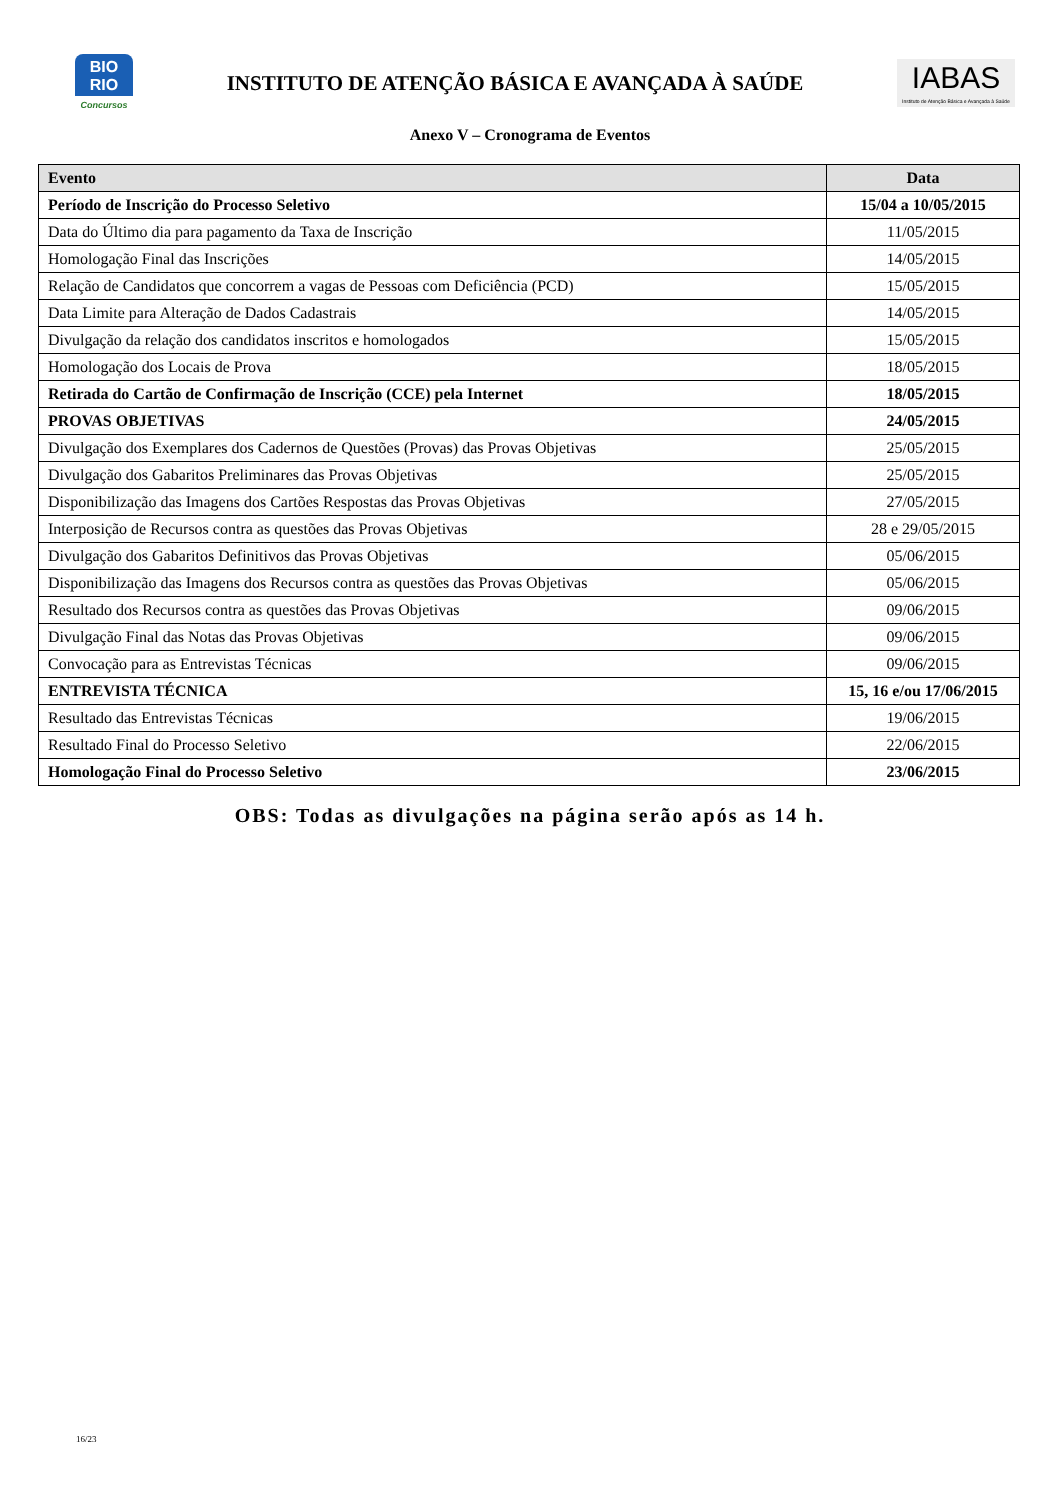BIO
RIO
Concursos
INSTITUTO DE ATENÇÃO BÁSICA E AVANÇADA À SAÚDE
IABAS
Instituto de Atenção Básica e Avançada à Saúde
Anexo V – Cronograma de Eventos
| Evento | Data |
| --- | --- |
| Período de Inscrição do Processo Seletivo | 15/04 a 10/05/2015 |
| Data do Último dia para pagamento da Taxa de Inscrição | 11/05/2015 |
| Homologação Final das Inscrições | 14/05/2015 |
| Relação de Candidatos que concorrem a vagas de Pessoas com Deficiência (PCD) | 15/05/2015 |
| Data Limite para Alteração de Dados Cadastrais | 14/05/2015 |
| Divulgação da relação dos candidatos inscritos e homologados | 15/05/2015 |
| Homologação dos Locais de Prova | 18/05/2015 |
| Retirada do Cartão de Confirmação de Inscrição (CCE) pela Internet | 18/05/2015 |
| PROVAS OBJETIVAS | 24/05/2015 |
| Divulgação dos Exemplares dos Cadernos de Questões (Provas) das Provas Objetivas | 25/05/2015 |
| Divulgação dos Gabaritos Preliminares das Provas Objetivas | 25/05/2015 |
| Disponibilização das Imagens dos Cartões Respostas das Provas Objetivas | 27/05/2015 |
| Interposição de Recursos contra as questões das Provas Objetivas | 28 e 29/05/2015 |
| Divulgação dos Gabaritos Definitivos das Provas Objetivas | 05/06/2015 |
| Disponibilização das Imagens dos Recursos contra as questões das Provas Objetivas | 05/06/2015 |
| Resultado dos Recursos contra as questões das Provas Objetivas | 09/06/2015 |
| Divulgação Final das Notas das Provas Objetivas | 09/06/2015 |
| Convocação para as Entrevistas Técnicas | 09/06/2015 |
| ENTREVISTA TÉCNICA | 15, 16 e/ou 17/06/2015 |
| Resultado das Entrevistas Técnicas | 19/06/2015 |
| Resultado Final do Processo Seletivo | 22/06/2015 |
| Homologação Final do Processo Seletivo | 23/06/2015 |
OBS: Todas as divulgações na página serão após as 14 h.
16/23